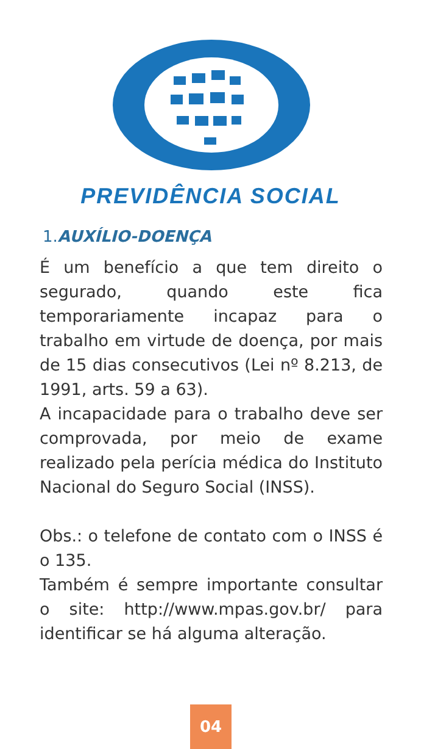PREVIDÊNCIA SOCIAL
1.AUXÍLIO-DOENÇA
É um benefício a que tem direito o segurado, quando este fica temporariamente incapaz para o trabalho em virtude de doença, por mais de 15 dias consecutivos (Lei nº 8.213, de 1991, arts. 59 a 63).
A incapacidade para o trabalho deve ser comprovada, por meio de exame realizado pela perícia médica do Instituto Nacional do Seguro Social (INSS).
Obs.: o telefone de contato com o INSS é o 135.
Também é sempre importante consultar o site: http://www.mpas.gov.br/ para identificar se há alguma alteração.
04